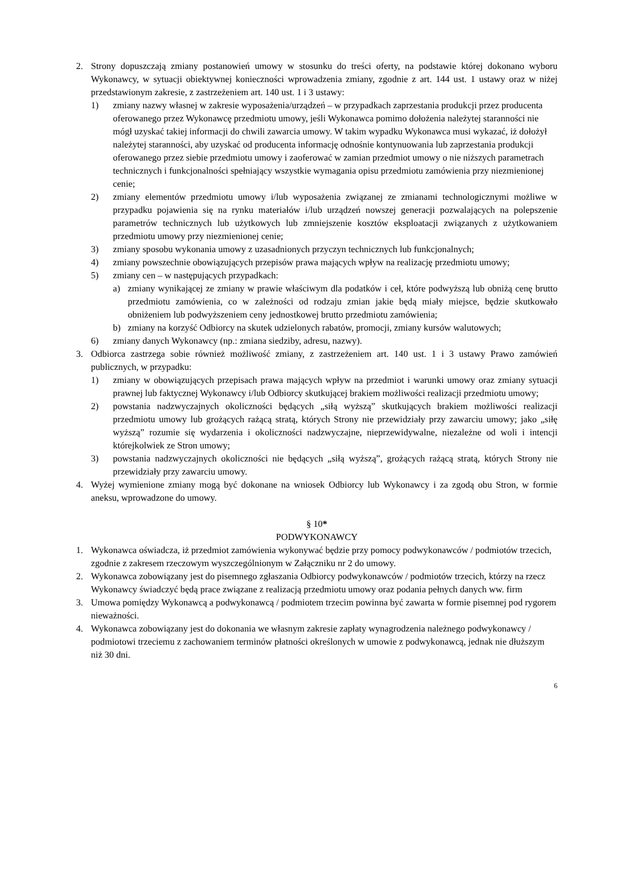2. Strony dopuszczają zmiany postanowień umowy w stosunku do treści oferty, na podstawie której dokonano wyboru Wykonawcy, w sytuacji obiektywnej konieczności wprowadzenia zmiany, zgodnie z art. 144 ust. 1 ustawy oraz w niżej przedstawionym zakresie, z zastrzeżeniem art. 140 ust. 1 i 3 ustawy:
1) zmiany nazwy własnej w zakresie wyposażenia/urządzeń – w przypadkach zaprzestania produkcji przez producenta oferowanego przez Wykonawcę przedmiotu umowy, jeśli Wykonawca pomimo dołożenia należytej staranności nie mógł uzyskać takiej informacji do chwili zawarcia umowy. W takim wypadku Wykonawca musi wykazać, iż dołożył należytej staranności, aby uzyskać od producenta informację odnośnie kontynuowania lub zaprzestania produkcji oferowanego przez siebie przedmiotu umowy i zaoferować w zamian przedmiot umowy o nie niższych parametrach technicznych i funkcjonalności spełniający wszystkie wymagania opisu przedmiotu zamówienia przy niezmienionej cenie;
2) zmiany elementów przedmiotu umowy i/lub wyposażenia związanej ze zmianami technologicznymi możliwe w przypadku pojawienia się na rynku materiałów i/lub urządzeń nowszej generacji pozwalających na polepszenie parametrów technicznych lub użytkowych lub zmniejszenie kosztów eksploatacji związanych z użytkowaniem przedmiotu umowy przy niezmienionej cenie;
3) zmiany sposobu wykonania umowy z uzasadnionych przyczyn technicznych lub funkcjonalnych;
4) zmiany powszechnie obowiązujących przepisów prawa mających wpływ na realizację przedmiotu umowy;
5) zmiany cen – w następujących przypadkach:
a) zmiany wynikającej ze zmiany w prawie właściwym dla podatków i ceł, które podwyższą lub obniżą cenę brutto przedmiotu zamówienia, co w zależności od rodzaju zmian jakie będą miały miejsce, będzie skutkowało obniżeniem lub podwyższeniem ceny jednostkowej brutto przedmiotu zamówienia;
b) zmiany na korzyść Odbiorcy na skutek udzielonych rabatów, promocji, zmiany kursów walutowych;
6) zmiany danych Wykonawcy (np.: zmiana siedziby, adresu, nazwy).
3. Odbiorca zastrzega sobie również możliwość zmiany, z zastrzeżeniem art. 140 ust. 1 i 3 ustawy Prawo zamówień publicznych, w przypadku:
1) zmiany w obowiązujących przepisach prawa mających wpływ na przedmiot i warunki umowy oraz zmiany sytuacji prawnej lub faktycznej Wykonawcy i/lub Odbiorcy skutkującej brakiem możliwości realizacji przedmiotu umowy;
2) powstania nadzwyczajnych okoliczności będących „siłą wyższą” skutkujących brakiem możliwości realizacji przedmiotu umowy lub grożących rażącą stratą, których Strony nie przewidziały przy zawarciu umowy; jako „siłę wyższą” rozumie się wydarzenia i okoliczności nadzwyczajne, nieprzewidywalne, niezależne od woli i intencji którejkolwiek ze Stron umowy;
3) powstania nadzwyczajnych okoliczności nie będących „siłą wyższą”, grożących rażącą stratą, których Strony nie przewidziały przy zawarciu umowy.
4. Wyżej wymienione zmiany mogą być dokonane na wniosek Odbiorcy lub Wykonawcy i za zgodą obu Stron, w formie aneksu, wprowadzone do umowy.
§ 10*
PODWYKONAWCY
1. Wykonawca oświadcza, iż przedmiot zamówienia wykonywać będzie przy pomocy podwykonawców / podmiotów trzecich, zgodnie z zakresem rzeczowym wyszczególnionym w Załączniku nr 2 do umowy.
2. Wykonawca zobowiązany jest do pisemnego zgłaszania Odbiorcy podwykonawców / podmiotów trzecich, którzy na rzecz Wykonawcy świadczyć będą prace związane z realizacją przedmiotu umowy oraz podania pełnych danych ww. firm
3. Umowa pomiędzy Wykonawcą a podwykonawcą / podmiotem trzecim powinna być zawarta w formie pisemnej pod rygorem nieważności.
4. Wykonawca zobowiązany jest do dokonania we własnym zakresie zapłaty wynagrodzenia należnego podwykonawcy / podmiotowi trzeciemu z zachowaniem terminów płatności określonych w umowie z podwykonawcą, jednak nie dłuższym niż 30 dni.
6